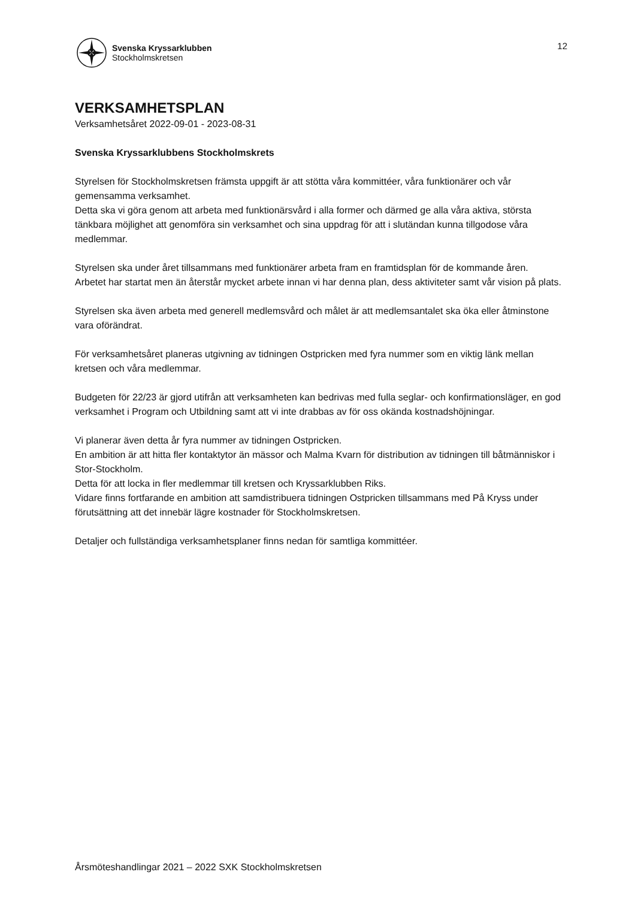Svenska Kryssarklubben
Stockholmskretsen
12
VERKSAMHETSPLAN
Verksamhetsåret 2022-09-01 - 2023-08-31
Svenska Kryssarklubbens Stockholmskrets
Styrelsen för Stockholmskretsen främsta uppgift är att stötta våra kommittéer, våra funktionärer och vår gemensamma verksamhet.
Detta ska vi göra genom att arbeta med funktionärsvård i alla former och därmed ge alla våra aktiva, största tänkbara möjlighet att genomföra sin verksamhet och sina uppdrag för att i slutändan kunna tillgodose våra medlemmar.
Styrelsen ska under året tillsammans med funktionärer arbeta fram en framtidsplan för de kommande åren.
Arbetet har startat men än återstår mycket arbete innan vi har denna plan, dess aktiviteter samt vår vision på plats.
Styrelsen ska även arbeta med generell medlemsvård och målet är att medlemsantalet ska öka eller åtminstone vara oförändrat.
För verksamhetsåret planeras utgivning av tidningen Ostpricken med fyra nummer som en viktig länk mellan kretsen och våra medlemmar.
Budgeten för 22/23 är gjord utifrån att verksamheten kan bedrivas med fulla seglar- och konfirmationsläger, en god verksamhet i Program och Utbildning samt att vi inte drabbas av för oss okända kostnadshöjningar.
Vi planerar även detta år fyra nummer av tidningen Ostpricken.
En ambition är att hitta fler kontaktytor än mässor och Malma Kvarn för distribution av tidningen till båtmänniskor i Stor-Stockholm.
Detta för att locka in fler medlemmar till kretsen och Kryssarklubben Riks.
Vidare finns fortfarande en ambition att samdistribuera tidningen Ostpricken tillsammans med På Kryss under förutsättning att det innebär lägre kostnader för Stockholmskretsen.
Detaljer och fullständiga verksamhetsplaner finns nedan för samtliga kommittéer.
Årsmöteshandlingar 2021 – 2022 SXK Stockholmskretsen